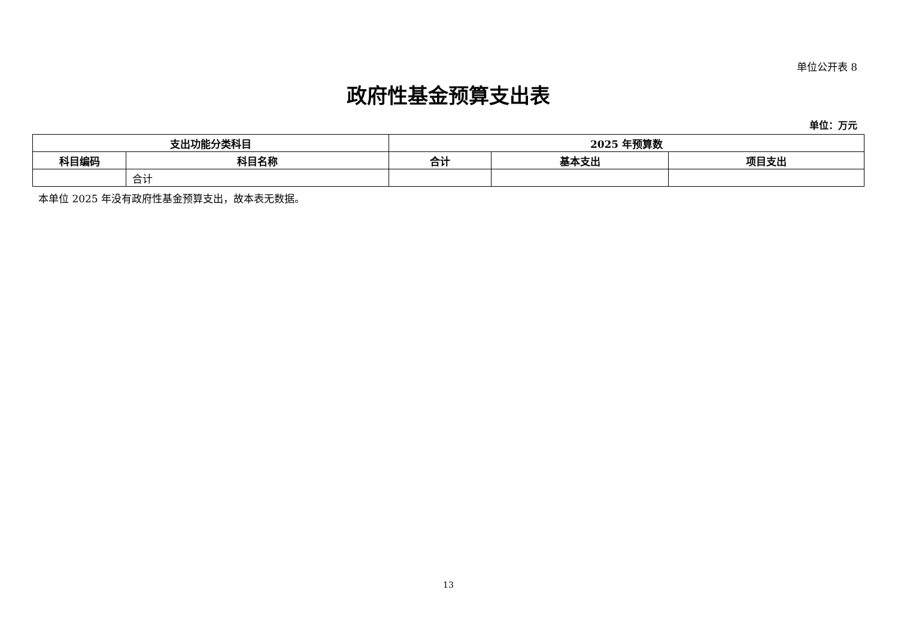单位公开表 8
政府性基金预算支出表
单位：万元
| 支出功能分类科目 | | 2025 年预算数 | | |
| --- | --- | --- | --- | --- |
| 科目编码 | 科目名称 | 合计 | 基本支出 | 项目支出 |
| | 合计 | | | |
本单位 2025 年没有政府性基金预算支出，故本表无数据。
13